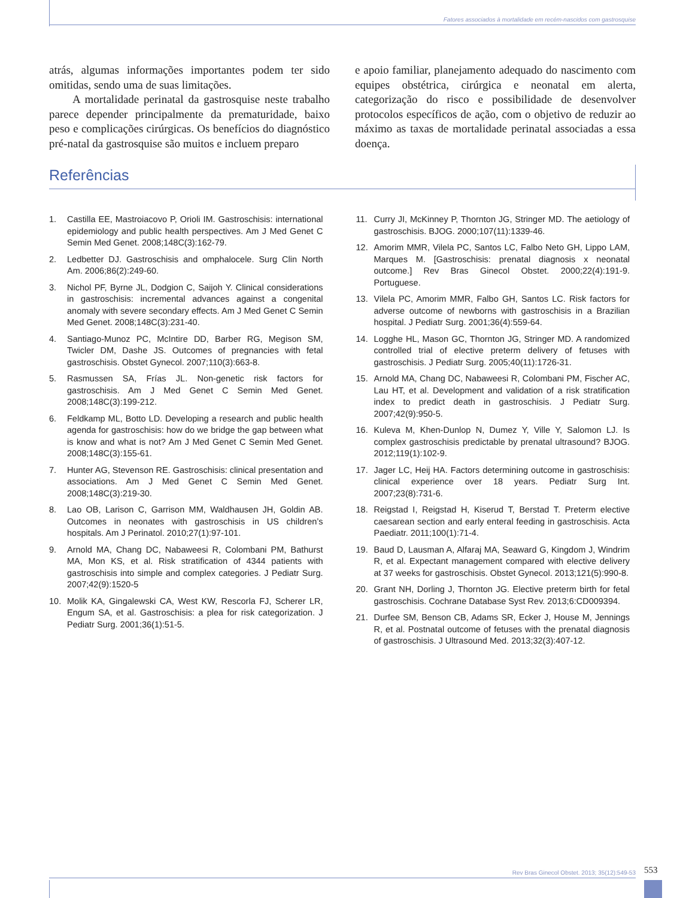Fatores associados à mortalidade em recém-nascidos com gastrosquise
atrás, algumas informações importantes podem ter sido omitidas, sendo uma de suas limitações.
A mortalidade perinatal da gastrosquise neste trabalho parece depender principalmente da prematuridade, baixo peso e complicações cirúrgicas. Os benefícios do diagnóstico pré-natal da gastrosquise são muitos e incluem preparo
e apoio familiar, planejamento adequado do nascimento com equipes obstétrica, cirúrgica e neonatal em alerta, categorização do risco e possibilidade de desenvolver protocolos específicos de ação, com o objetivo de reduzir ao máximo as taxas de mortalidade perinatal associadas a essa doença.
Referências
1. Castilla EE, Mastroiacovo P, Orioli IM. Gastroschisis: international epidemiology and public health perspectives. Am J Med Genet C Semin Med Genet. 2008;148C(3):162-79.
2. Ledbetter DJ. Gastroschisis and omphalocele. Surg Clin North Am. 2006;86(2):249-60.
3. Nichol PF, Byrne JL, Dodgion C, Saijoh Y. Clinical considerations in gastroschisis: incremental advances against a congenital anomaly with severe secondary effects. Am J Med Genet C Semin Med Genet. 2008;148C(3):231-40.
4. Santiago-Munoz PC, McIntire DD, Barber RG, Megison SM, Twicler DM, Dashe JS. Outcomes of pregnancies with fetal gastroschisis. Obstet Gynecol. 2007;110(3):663-8.
5. Rasmussen SA, Frías JL. Non-genetic risk factors for gastroschisis. Am J Med Genet C Semin Med Genet. 2008;148C(3):199-212.
6. Feldkamp ML, Botto LD. Developing a research and public health agenda for gastroschisis: how do we bridge the gap between what is know and what is not? Am J Med Genet C Semin Med Genet. 2008;148C(3):155-61.
7. Hunter AG, Stevenson RE. Gastroschisis: clinical presentation and associations. Am J Med Genet C Semin Med Genet. 2008;148C(3):219-30.
8. Lao OB, Larison C, Garrison MM, Waldhausen JH, Goldin AB. Outcomes in neonates with gastroschisis in US children’s hospitals. Am J Perinatol. 2010;27(1):97-101.
9. Arnold MA, Chang DC, Nabaweesi R, Colombani PM, Bathurst MA, Mon KS, et al. Risk stratification of 4344 patients with gastroschisis into simple and complex categories. J Pediatr Surg. 2007;42(9):1520-5
10. Molik KA, Gingalewski CA, West KW, Rescorla FJ, Scherer LR, Engum SA, et al. Gastroschisis: a plea for risk categorization. J Pediatr Surg. 2001;36(1):51-5.
11. Curry JI, McKinney P, Thornton JG, Stringer MD. The aetiology of gastroschisis. BJOG. 2000;107(11):1339-46.
12. Amorim MMR, Vilela PC, Santos LC, Falbo Neto GH, Lippo LAM, Marques M. [Gastroschisis: prenatal diagnosis x neonatal outcome.] Rev Bras Ginecol Obstet. 2000;22(4):191-9. Portuguese.
13. Vilela PC, Amorim MMR, Falbo GH, Santos LC. Risk factors for adverse outcome of newborns with gastroschisis in a Brazilian hospital. J Pediatr Surg. 2001;36(4):559-64.
14. Logghe HL, Mason GC, Thornton JG, Stringer MD. A randomized controlled trial of elective preterm delivery of fetuses with gastroschisis. J Pediatr Surg. 2005;40(11):1726-31.
15. Arnold MA, Chang DC, Nabaweesi R, Colombani PM, Fischer AC, Lau HT, et al. Development and validation of a risk stratification index to predict death in gastroschisis. J Pediatr Surg. 2007;42(9):950-5.
16. Kuleva M, Khen-Dunlop N, Dumez Y, Ville Y, Salomon LJ. Is complex gastroschisis predictable by prenatal ultrasound? BJOG. 2012;119(1):102-9.
17. Jager LC, Heij HA. Factors determining outcome in gastroschisis: clinical experience over 18 years. Pediatr Surg Int. 2007;23(8):731-6.
18. Reigstad I, Reigstad H, Kiserud T, Berstad T. Preterm elective caesarean section and early enteral feeding in gastroschisis. Acta Paediatr. 2011;100(1):71-4.
19. Baud D, Lausman A, Alfaraj MA, Seaward G, Kingdom J, Windrim R, et al. Expectant management compared with elective delivery at 37 weeks for gastroschisis. Obstet Gynecol. 2013;121(5):990-8.
20. Grant NH, Dorling J, Thornton JG. Elective preterm birth for fetal gastroschisis. Cochrane Database Syst Rev. 2013;6:CD009394.
21. Durfee SM, Benson CB, Adams SR, Ecker J, House M, Jennings R, et al. Postnatal outcome of fetuses with the prenatal diagnosis of gastroschisis. J Ultrasound Med. 2013;32(3):407-12.
Rev Bras Ginecol Obstet. 2013; 35(12):549-53 553